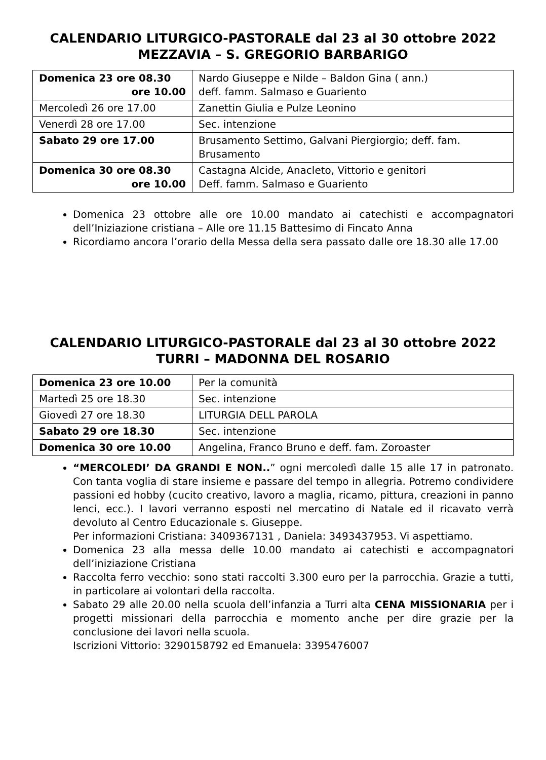CALENDARIO LITURGICO-PASTORALE dal 23 al 30 ottobre 2022
MEZZAVIA – S. GREGORIO BARBARIGO
| Domenica 23 ore 08.30 ore 10.00 | Nardo Giuseppe e Nilde – Baldon Gina ( ann.) deff. famm. Salmaso e Guariento |
| Mercoledì 26 ore 17.00 | Zanettin Giulia e Pulze Leonino |
| Venerdì 28 ore 17.00 | Sec. intenzione |
| Sabato 29 ore 17.00 | Brusamento Settimo, Galvani Piergiorgio; deff. fam. Brusamento |
| Domenica 30 ore 08.30 ore 10.00 | Castagna Alcide, Anacleto, Vittorio e genitori Deff. famm. Salmaso e Guariento |
Domenica 23 ottobre alle ore 10.00 mandato ai catechisti e accompagnatori dell’Iniziazione cristiana – Alle ore 11.15 Battesimo di Fincato Anna
Ricordiamo ancora l’orario della Messa della sera passato dalle ore 18.30 alle 17.00
CALENDARIO LITURGICO-PASTORALE dal 23 al 30 ottobre 2022
TURRI – MADONNA DEL ROSARIO
| Domenica 23 ore 10.00 | Per la comunità |
| Martedì 25 ore 18.30 | Sec. intenzione |
| Giovedì 27 ore 18.30 | LITURGIA DELL PAROLA |
| Sabato 29 ore 18.30 | Sec. intenzione |
| Domenica 30 ore 10.00 | Angelina, Franco Bruno e deff. fam. Zoroaster |
“MERCOLEDI’ DA GRANDI E NON..” ogni mercoledì dalle 15 alle 17 in patronato. Con tanta voglia di stare insieme e passare del tempo in allegria. Potremo condividere passioni ed hobby (cucito creativo, lavoro a maglia, ricamo, pittura, creazioni in panno lenci, ecc.). I lavori verranno esposti nel mercatino di Natale ed il ricavato verrà devoluto al Centro Educazionale s. Giuseppe.
Per informazioni Cristiana: 3409367131 , Daniela: 3493437953. Vi aspettiamo.
Domenica 23 alla messa delle 10.00 mandato ai catechisti e accompagnatori dell’iniziazione Cristiana
Raccolta ferro vecchio: sono stati raccolti 3.300 euro per la parrocchia. Grazie a tutti, in particolare ai volontari della raccolta.
Sabato 29 alle 20.00 nella scuola dell’infanzia a Turri alta CENA MISSIONARIA per i progetti missionari della parrocchia e momento anche per dire grazie per la conclusione dei lavori nella scuola.
Iscrizioni Vittorio: 3290158792 ed Emanuela: 3395476007